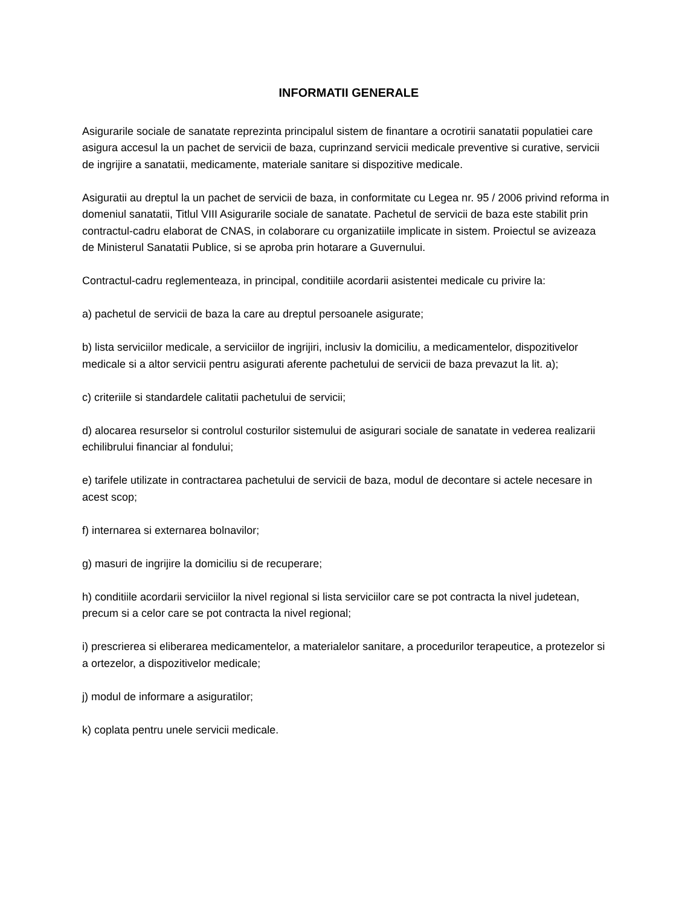INFORMATII GENERALE
Asigurarile sociale de sanatate reprezinta principalul sistem de finantare a ocrotirii sanatatii populatiei care asigura accesul la un pachet de servicii de baza, cuprinzand servicii medicale preventive si curative, servicii de ingrijire a sanatatii, medicamente, materiale sanitare si dispozitive medicale.
Asiguratii au dreptul la un pachet de servicii de baza, in conformitate cu Legea nr. 95 / 2006 privind reforma in domeniul sanatatii, Titlul VIII Asigurarile sociale de sanatate. Pachetul de servicii de baza este stabilit prin contractul-cadru elaborat de CNAS, in colaborare cu organizatiile implicate in sistem. Proiectul se avizeaza de Ministerul Sanatatii Publice, si se aproba prin hotarare a Guvernului.
Contractul-cadru reglementeaza, in principal, conditiile acordarii asistentei medicale cu privire la:
a) pachetul de servicii de baza la care au dreptul persoanele asigurate;
b) lista serviciilor medicale, a serviciilor de ingrijiri, inclusiv la domiciliu, a medicamentelor, dispozitivelor medicale si a altor servicii pentru asigurati aferente pachetului de servicii de baza prevazut la lit. a);
c) criteriile si standardele calitatii pachetului de servicii;
d) alocarea resurselor si controlul costurilor sistemului de asigurari sociale de sanatate in vederea realizarii echilibrului financiar al fondului;
e) tarifele utilizate in contractarea pachetului de servicii de baza, modul de decontare si actele necesare in acest scop;
f) internarea si externarea bolnavilor;
g) masuri de ingrijire la domiciliu si de recuperare;
h) conditiile acordarii serviciilor la nivel regional si lista serviciilor care se pot contracta la nivel judetean, precum si a celor care se pot contracta la nivel regional;
i) prescrierea si eliberarea medicamentelor, a materialelor sanitare, a procedurilor terapeutice, a protezelor si a ortezelor, a dispozitivelor medicale;
j) modul de informare a asiguratilor;
k) coplata pentru unele servicii medicale.